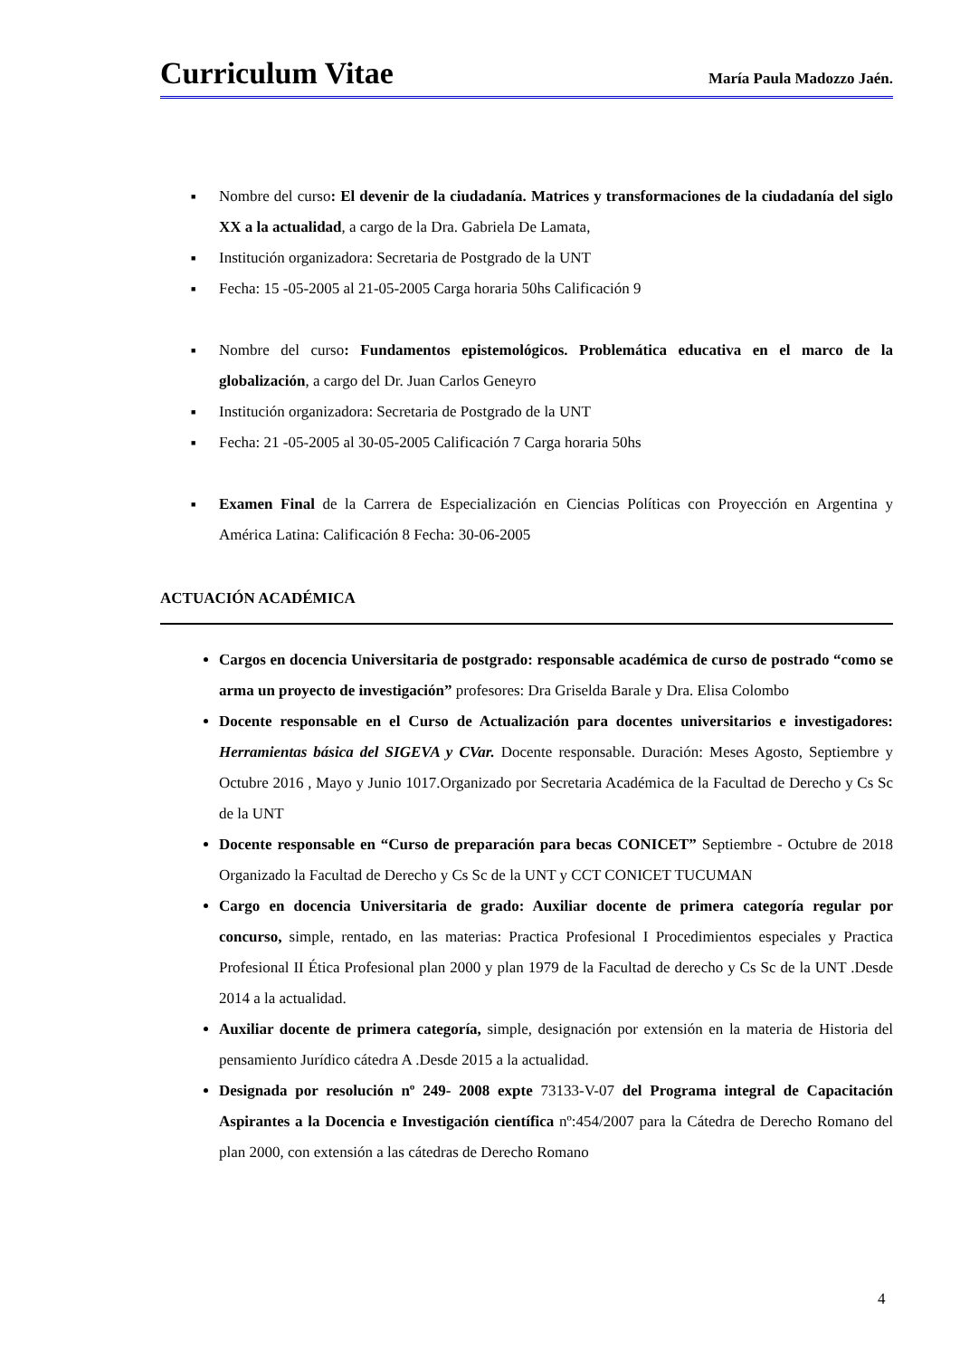Curriculum Vitae
María Paula Madozzo Jaén.
■ Nombre del curso: El devenir de la ciudadanía. Matrices y transformaciones de la ciudadanía del siglo XX a la actualidad, a cargo de la Dra. Gabriela De Lamata,
■ Institución organizadora: Secretaria de Postgrado de la UNT
■ Fecha: 15 -05-2005 al 21-05-2005 Carga horaria 50hs Calificación 9
■ Nombre del curso: Fundamentos epistemológicos. Problemática educativa en el marco de la globalización, a cargo del Dr. Juan Carlos Geneyro
■ Institución organizadora: Secretaria de Postgrado de la UNT
■ Fecha: 21 -05-2005 al 30-05-2005 Calificación 7 Carga horaria 50hs
■ Examen Final de la Carrera de Especialización en Ciencias Políticas con Proyección en Argentina y América Latina: Calificación 8 Fecha: 30-06-2005
ACTUACIÓN ACADÉMICA
Cargos en docencia Universitaria de postgrado: responsable académica de curso de postrado “como se arma un proyecto de investigación” profesores: Dra Griselda Barale y Dra. Elisa Colombo
Docente responsable en el Curso de Actualización para docentes universitarios e investigadores: Herramientas básica del SIGEVA y CVar. Docente responsable. Duración: Meses Agosto, Septiembre y Octubre 2016 , Mayo y Junio 1017.Organizado por Secretaria Académica de la Facultad de Derecho y Cs Sc de la UNT
Docente responsable en “Curso de preparación para becas CONICET” Septiembre - Octubre de 2018 Organizado la Facultad de Derecho y Cs Sc de la UNT y CCT CONICET TUCUMAN
Cargo en docencia Universitaria de grado: Auxiliar docente de primera categoría regular por concurso, simple, rentado, en las materias: Practica Profesional I Procedimientos especiales y Practica Profesional II Ética Profesional plan 2000 y plan 1979 de la Facultad de derecho y Cs Sc de la UNT .Desde 2014 a la actualidad.
Auxiliar docente de primera categoría, simple, designación por extensión en la materia de Historia del pensamiento Jurídico cátedra A .Desde 2015 a la actualidad.
Designada por resolución nº 249- 2008 expte 73133-V-07 del Programa integral de Capacitación Aspirantes a la Docencia e Investigación científica nº:454/2007 para la Cátedra de Derecho Romano del plan 2000, con extensión a las cátedras de Derecho Romano
4